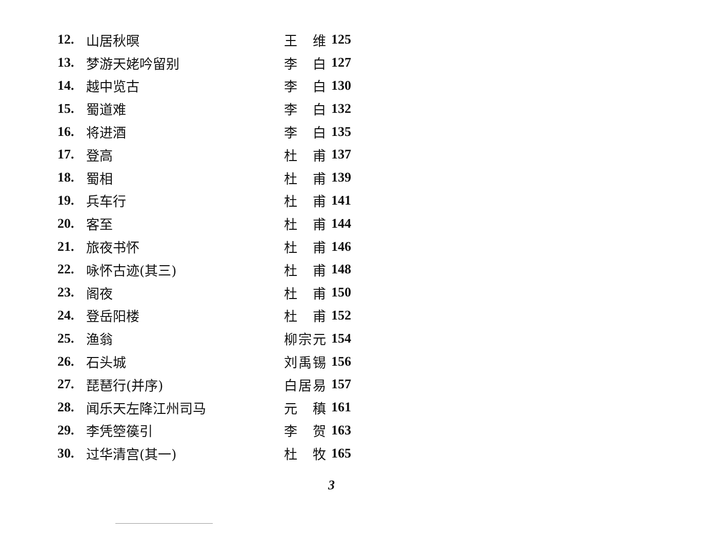| 12. | 山居秋暝 | 王 维 | 125 |
| 13. | 梦游天姥吟留别 | 李 白 | 127 |
| 14. | 越中览古 | 李 白 | 130 |
| 15. | 蜀道难 | 李 白 | 132 |
| 16. | 将进酒 | 李 白 | 135 |
| 17. | 登高 | 杜 甫 | 137 |
| 18. | 蜀相 | 杜 甫 | 139 |
| 19. | 兵车行 | 杜 甫 | 141 |
| 20. | 客至 | 杜 甫 | 144 |
| 21. | 旅夜书怀 | 杜 甫 | 146 |
| 22. | 咏怀古迹(其三) | 杜 甫 | 148 |
| 23. | 阁夜 | 杜 甫 | 150 |
| 24. | 登岳阳楼 | 杜 甫 | 152 |
| 25. | 渔翁 | 柳宗元 | 154 |
| 26. | 石头城 | 刘禹锡 | 156 |
| 27. | 琵琶行(并序) | 白居易 | 157 |
| 28. | 闻乐天左降江州司马 | 元 稹 | 161 |
| 29. | 李凭箜篌引 | 李 贺 | 163 |
| 30. | 过华清宫(其一) | 杜 牧 | 165 |
3